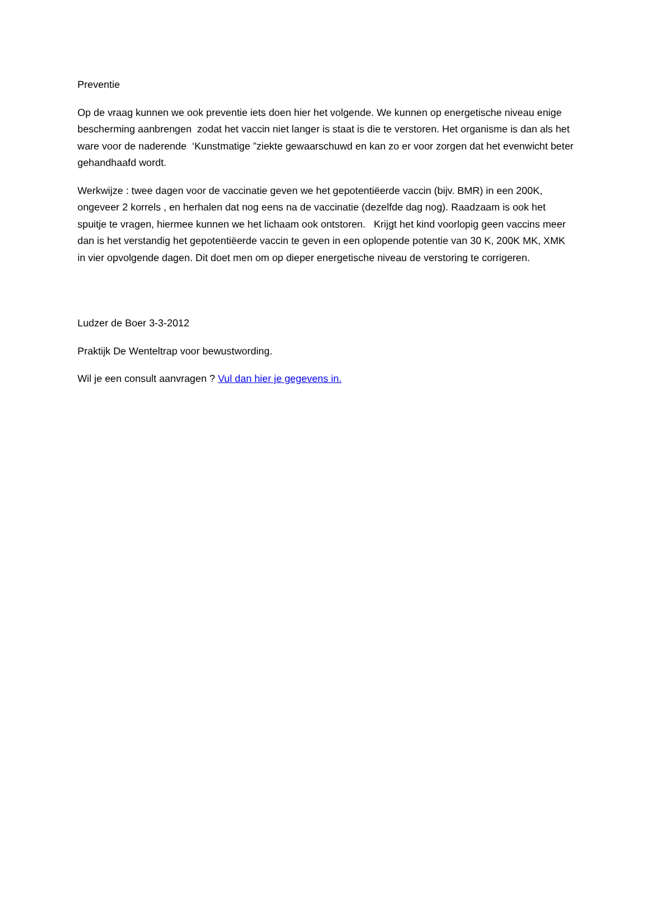Preventie
Op de vraag kunnen we ook preventie iets doen hier het volgende. We kunnen op energetische niveau enige bescherming aanbrengen zodat het vaccin niet langer is staat is die te verstoren. Het organisme is dan als het ware voor de naderende ‘Kunstmatige ”ziekte gewaarschuwd en kan zo er voor zorgen dat het evenwicht beter gehandhaafd wordt.
Werkwijze : twee dagen voor de vaccinatie geven we het gepotentiëerde vaccin (bijv. BMR) in een 200K, ongeveer 2 korrels , en herhalen dat nog eens na de vaccinatie (dezelfde dag nog). Raadzaam is ook het spuitje te vragen, hiermee kunnen we het lichaam ook ontstoren. Krijgt het kind voorlopig geen vaccins meer dan is het verstandig het gepotentiëerde vaccin te geven in een oplopende potentie van 30 K, 200K MK, XMK in vier opvolgende dagen. Dit doet men om op dieper energetische niveau de verstoring te corrigeren.
Ludzer de Boer 3-3-2012
Praktijk De Wenteltrap voor bewustwording.
Wil je een consult aanvragen ? Vul dan hier je gegevens in.